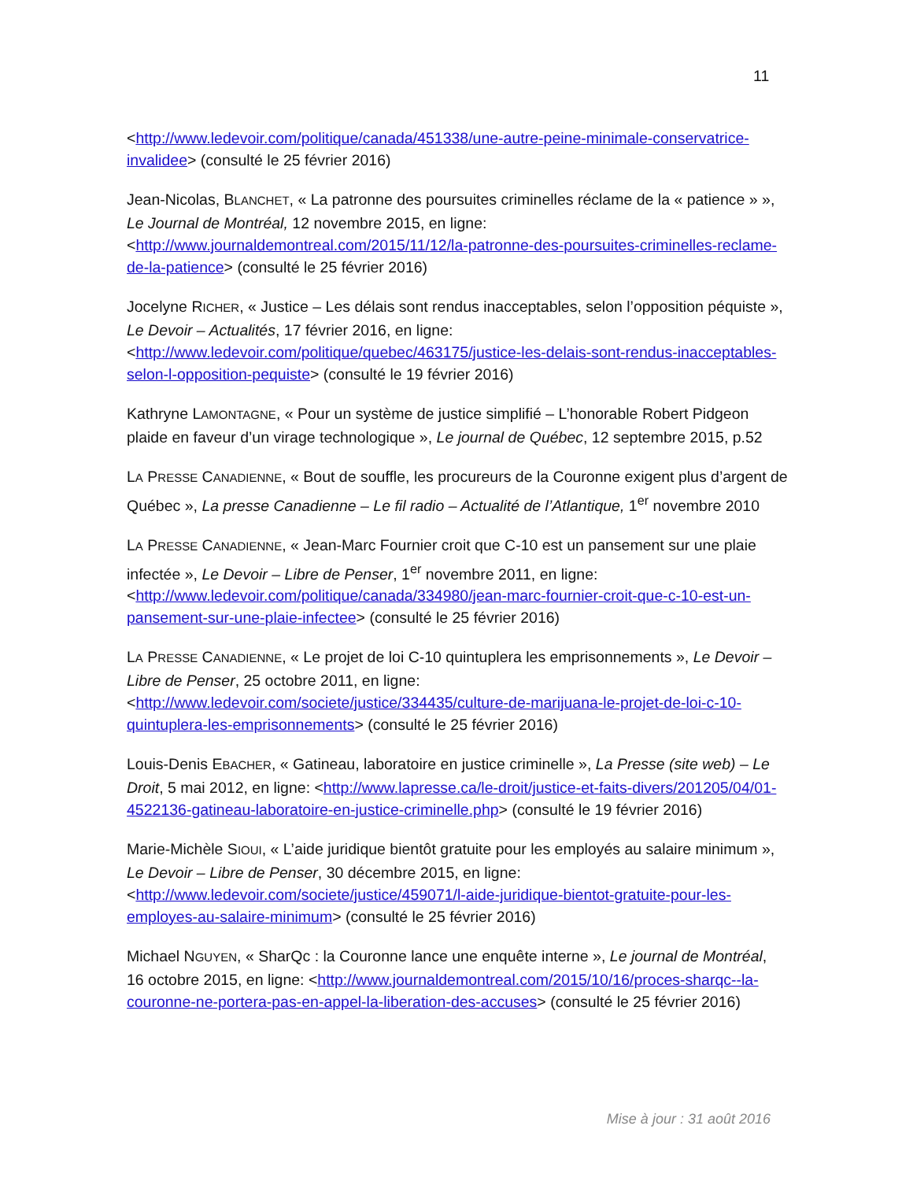11
<http://www.ledevoir.com/politique/canada/451338/une-autre-peine-minimale-conservatrice-invalidee> (consulté le 25 février 2016)
Jean-Nicolas, BLANCHET, « La patronne des poursuites criminelles réclame de la « patience » », Le Journal de Montréal, 12 novembre 2015, en ligne: <http://www.journaldemontreal.com/2015/11/12/la-patronne-des-poursuites-criminelles-reclame-de-la-patience> (consulté le 25 février 2016)
Jocelyne RICHER, « Justice – Les délais sont rendus inacceptables, selon l’opposition péquiste », Le Devoir – Actualités, 17 février 2016, en ligne: <http://www.ledevoir.com/politique/quebec/463175/justice-les-delais-sont-rendus-inacceptables-selon-l-opposition-pequiste> (consulté le 19 février 2016)
Kathryne LAMONTAGNE, « Pour un système de justice simplifié – L’honorable Robert Pidgeon plaide en faveur d’un virage technologique », Le journal de Québec, 12 septembre 2015, p.52
LA PRESSE CANADIENNE, « Bout de souffle, les procureurs de la Couronne exigent plus d’argent de Québec », La presse Canadienne – Le fil radio – Actualité de l’Atlantique, 1<sup>er</sup> novembre 2010
LA PRESSE CANADIENNE, « Jean-Marc Fournier croit que C-10 est un pansement sur une plaie infectée », Le Devoir – Libre de Penser, 1<sup>er</sup> novembre 2011, en ligne: <http://www.ledevoir.com/politique/canada/334980/jean-marc-fournier-croit-que-c-10-est-un-pansement-sur-une-plaie-infectee> (consulté le 25 février 2016)
LA PRESSE CANADIENNE, « Le projet de loi C-10 quintuplera les emprisonnements », Le Devoir – Libre de Penser, 25 octobre 2011, en ligne: <http://www.ledevoir.com/societe/justice/334435/culture-de-marijuana-le-projet-de-loi-c-10-quintuplera-les-emprisonnements> (consulté le 25 février 2016)
Louis-Denis EBACHER, « Gatineau, laboratoire en justice criminelle », La Presse (site web) – Le Droit, 5 mai 2012, en ligne: <http://www.lapresse.ca/le-droit/justice-et-faits-divers/201205/04/01-4522136-gatineau-laboratoire-en-justice-criminelle.php> (consulté le 19 février 2016)
Marie-Michèle SIOUI, « L’aide juridique bientôt gratuite pour les employés au salaire minimum », Le Devoir – Libre de Penser, 30 décembre 2015, en ligne: <http://www.ledevoir.com/societe/justice/459071/l-aide-juridique-bientot-gratuite-pour-les-employes-au-salaire-minimum> (consulté le 25 février 2016)
Michael NGUYEN, « SharQc : la Couronne lance une enquête interne », Le journal de Montréal, 16 octobre 2015, en ligne: <http://www.journaldemontreal.com/2015/10/16/proces-sharqc--la-couronne-ne-portera-pas-en-appel-la-liberation-des-accuses> (consulté le 25 février 2016)
Mise à jour : 31 août 2016